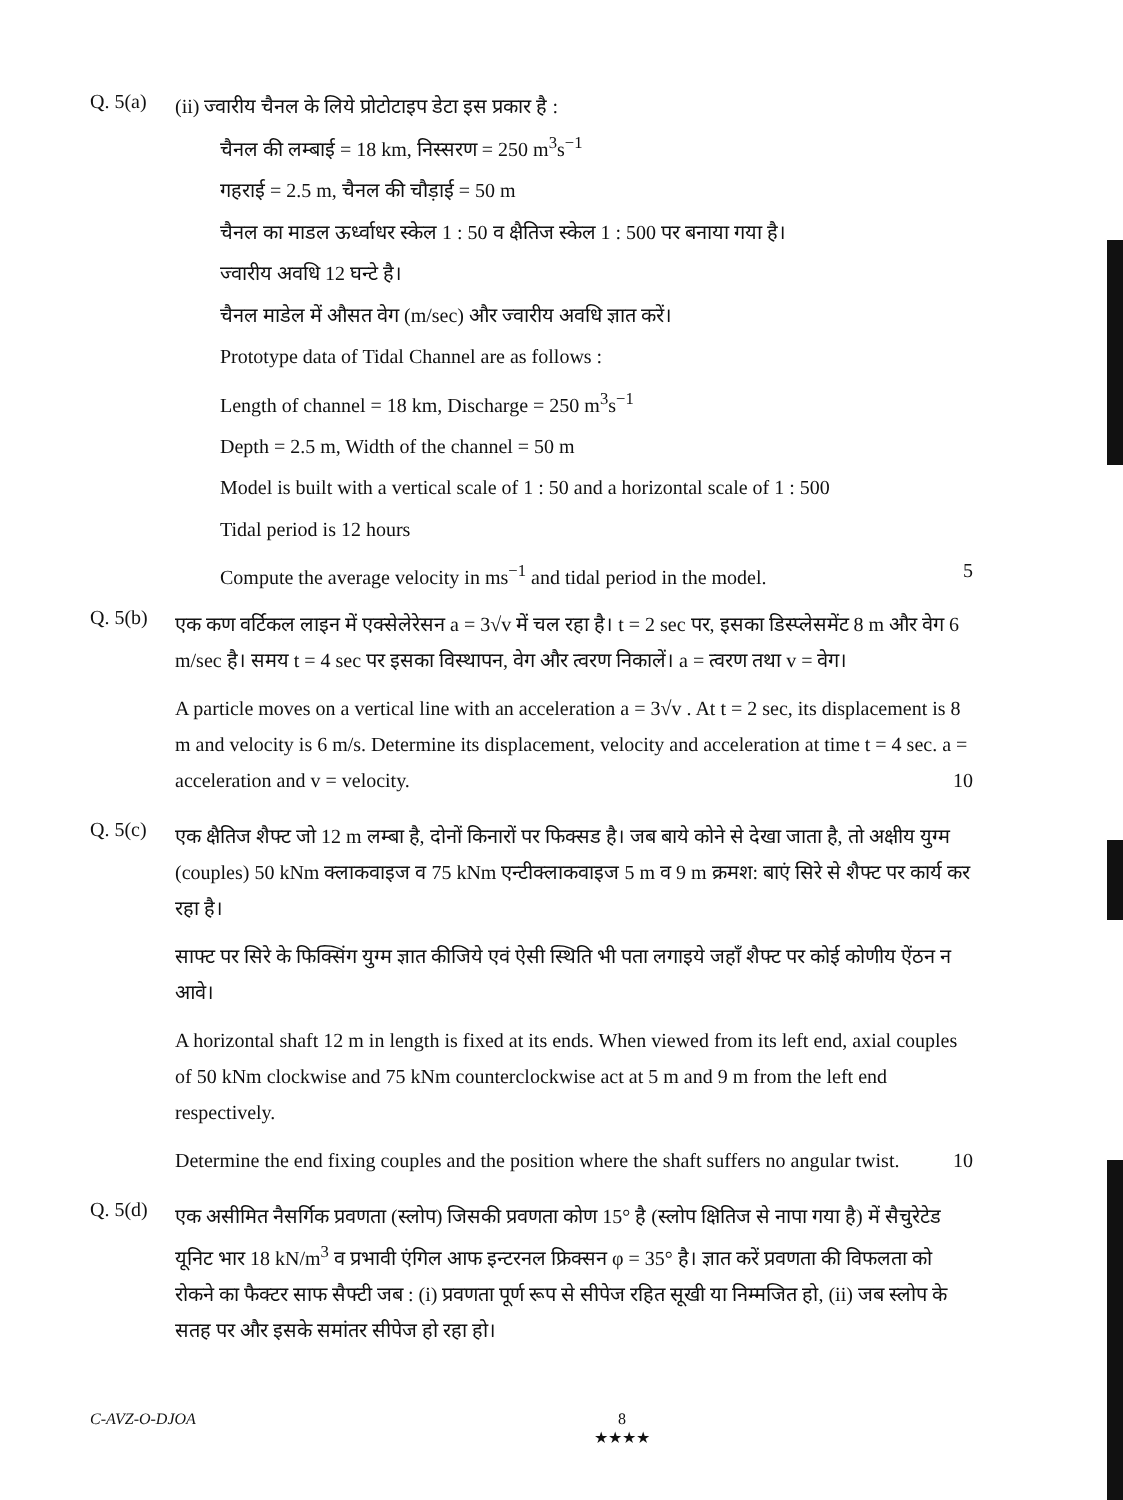Q. 5(a)
(ii) ज्वारीय चैनल के लिये प्रोटोटाइप डेटा इस प्रकार है :
चैनल की लम्बाई = 18 km, निस्सरण = 250 m<sup>3</sup>s<sup>−1</sup>
गहराई = 2.5 m, चैनल की चौड़ाई = 50 m
चैनल का माडल ऊर्ध्वाधर स्केल 1 : 50 व क्षैतिज स्केल 1 : 500 पर बनाया गया है।
ज्वारीय अवधि 12 घन्टे है।
चैनल माडेल में औसत वेग (m/sec) और ज्वारीय अवधि ज्ञात करें।
Prototype data of Tidal Channel are as follows :
Length of channel = 18 km, Discharge = 250 m<sup>3</sup>s<sup>−1</sup>
Depth = 2.5 m, Width of the channel = 50 m
Model is built with a vertical scale of 1 : 50 and a horizontal scale of 1 : 500
Tidal period is 12 hours
Compute the average velocity in ms<sup>−1</sup> and tidal period in the model. 5
Q. 5(b)
एक कण वर्टिकल लाइन में एक्सेलेरेसन a = 3√v में चल रहा है। t = 2 sec पर, इसका डिस्प्लेसमेंट 8 m और वेग 6 m/sec है। समय t = 4 sec पर इसका विस्थापन, वेग और त्वरण निकालें। a = त्वरण तथा v = वेग।
A particle moves on a vertical line with an acceleration a = 3√v . At t = 2 sec, its displacement is 8 m and velocity is 6 m/s. Determine its displacement, velocity and acceleration at time t = 4 sec. a = acceleration and v = velocity. 10
Q. 5(c)
एक क्षैतिज शैफ्ट जो 12 m लम्बा है, दोनों किनारों पर फिक्सड है। जब बाये कोने से देखा जाता है, तो अक्षीय युग्म (couples) 50 kNm क्लाकवाइज व 75 kNm एन्टीक्लाकवाइज 5 m व 9 m क्रमश: बाएं सिरे से शैफ्ट पर कार्य कर रहा है।
साफ्ट पर सिरे के फिक्सिंग युग्म ज्ञात कीजिये एवं ऐसी स्थिति भी पता लगाइये जहाँ शैफ्ट पर कोई कोणीय ऐंठन न आवे।
A horizontal shaft 12 m in length is fixed at its ends. When viewed from its left end, axial couples of 50 kNm clockwise and 75 kNm counterclockwise act at 5 m and 9 m from the left end respectively.
Determine the end fixing couples and the position where the shaft suffers no angular twist. 10
Q. 5(d)
एक असीमित नैसर्गिक प्रवणता (स्लोप) जिसकी प्रवणता कोण 15° है (स्लोप क्षितिज से नापा गया है) में सैचुरेटेड यूनिट भार 18 kN/m<sup>3</sup> व प्रभावी एंगिल आफ इन्टरनल फ्रिक्सन φ = 35° है। ज्ञात करें प्रवणता की विफलता को रोकने का फैक्टर साफ सैफ्टी जब : (i) प्रवणता पूर्ण रूप से सीपेज रहित सूखी या निम्मजित हो, (ii) जब स्लोप के सतह पर और इसके समांतर सीपेज हो रहा हो।
C-AVZ-O-DJOA 8
★★★★